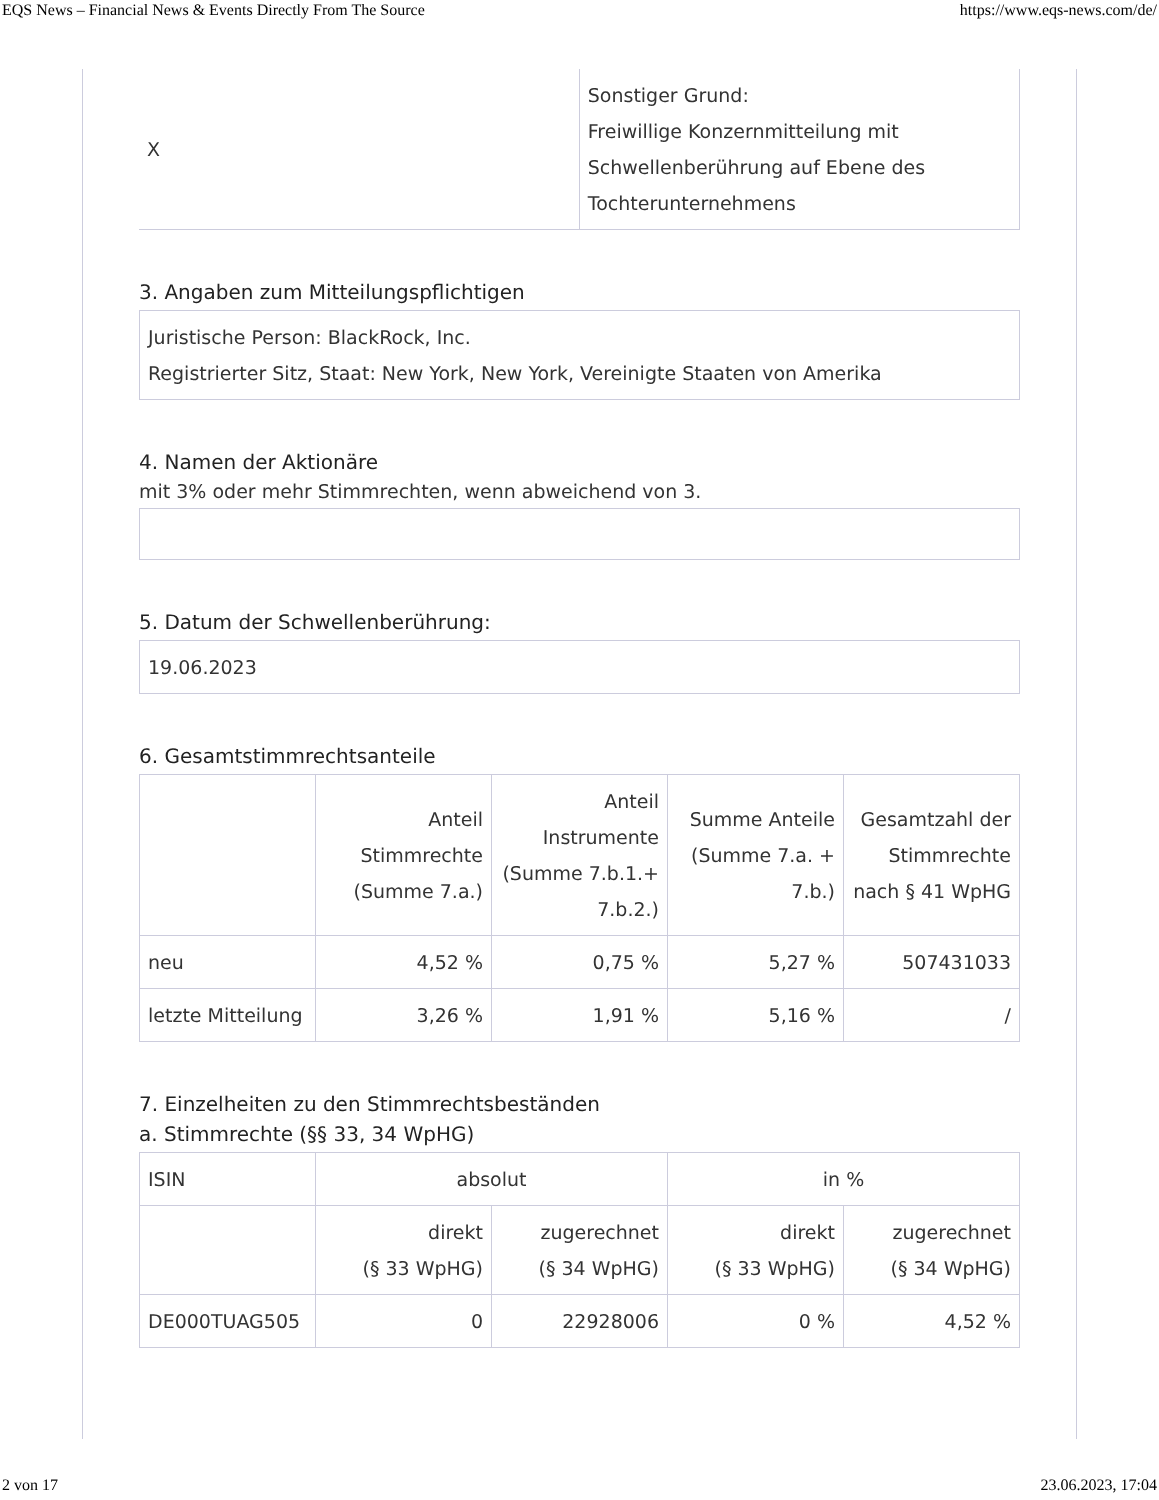EQS News – Financial News & Events Directly From The Source https://www.eqs-news.com/de/
| X | Sonstiger Grund: Freiwillige Konzernmitteilung mit Schwellenberührung auf Ebene des Tochterunternehmens |
3. Angaben zum Mitteilungspflichtigen
Juristische Person: BlackRock, Inc.
Registrierter Sitz, Staat: New York, New York, Vereinigte Staaten von Amerika
4. Namen der Aktionäre
mit 3% oder mehr Stimmrechten, wenn abweichend von 3.
5. Datum der Schwellenberührung:
19.06.2023
6. Gesamtstimmrechtsanteile
| | Anteil Stimmrechte (Summe 7.a.) | Anteil Instrumente (Summe 7.b.1.+ 7.b.2.) | Summe Anteile (Summe 7.a. + 7.b.) | Gesamtzahl der Stimmrechte nach § 41 WpHG |
| --- | --- | --- | --- | --- |
| neu | 4,52 % | 0,75 % | 5,27 % | 507431033 |
| letzte Mitteilung | 3,26 % | 1,91 % | 5,16 % | / |
7. Einzelheiten zu den Stimmrechtsbeständen
a. Stimmrechte (§§ 33, 34 WpHG)
| ISIN | absolut | | in % | |
| --- | --- | --- | --- | --- |
| | direkt (§ 33 WpHG) | zugerechnet (§ 34 WpHG) | direkt (§ 33 WpHG) | zugerechnet (§ 34 WpHG) |
| DE000TUAG505 | 0 | 22928006 | 0 % | 4,52 % |
2 von 17 23.06.2023, 17:04